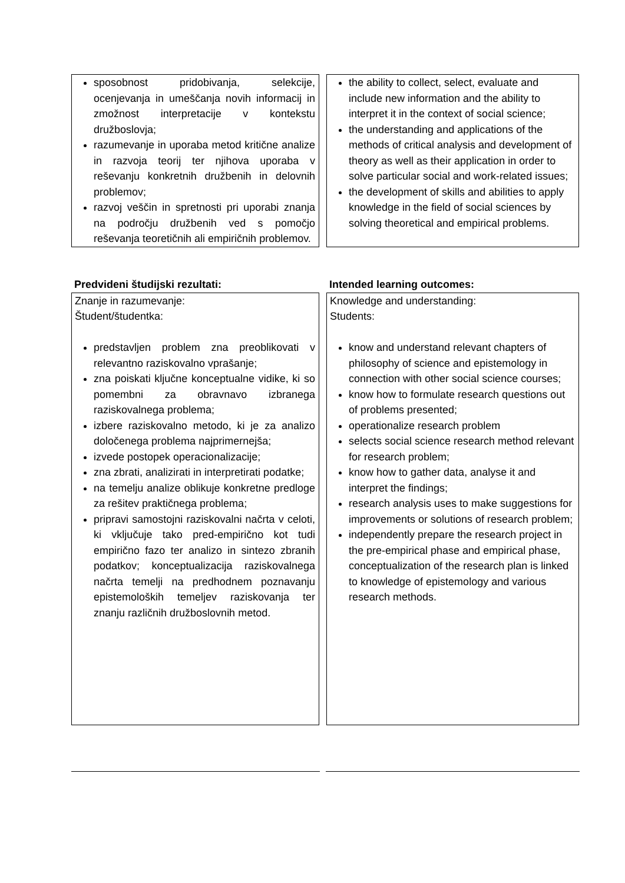| sposobnost pridobivanja, selekcije, ocenjevanja in umeščanja novih informacij in zmožnost interpretacije v kontekstu družboslovja; razumevanje in uporaba metod kritične analize in razvoja teorij ter njihova uporaba v reševanju konkretnih družbenih in delovnih problemov; razvoj veščin in spretnosti pri uporabi znanja na področju družbenih ved s pomočjo reševanja teoretičnih ali empiričnih problemov. | the ability to collect, select, evaluate and include new information and the ability to interpret it in the context of social science; the understanding and applications of the methods of critical analysis and development of theory as well as their application in order to solve particular social and work-related issues; the development of skills and abilities to apply knowledge in the field of social sciences by solving theoretical and empirical problems. |
| Predvideni študijski rezultati: | Intended learning outcomes: |
| Znanje in razumevanje: Študent/študentka: predstavljen problem zna preoblikovati v relevantno raziskovalno vprašanje; zna poiskati ključne konceptualne vidike, ki so pomembni za obravnavo izbranega raziskovalnega problema; izbere raziskovalno metodo, ki je za analizo določenega problema najprimernejša; izvede postopek operacionalizacije; zna zbrati, analizirati in interpretirati podatke; na temelju analize oblikuje konkretne predloge za rešitev praktičnega problema; pripravi samostojni raziskovalni načrta v celoti, ki vključuje tako pred-empirično kot tudi empirično fazo ter analizo in sintezo zbranih podatkov; konceptualizacija raziskovalnega načrta temelji na predhodnem poznavanju epistemoloških temeljev raziskovanja ter znanju različnih družboslovnih metod. | Knowledge and understanding: Students: know and understand relevant chapters of philosophy of science and epistemology in connection with other social science courses; know how to formulate research questions out of problems presented; operationalize research problem selects social science research method relevant for research problem; know how to gather data, analyse it and interpret the findings; research analysis uses to make suggestions for improvements or solutions of research problem; independently prepare the research project in the pre-empirical phase and empirical phase, conceptualization of the research plan is linked to knowledge of epistemology and various research methods. |